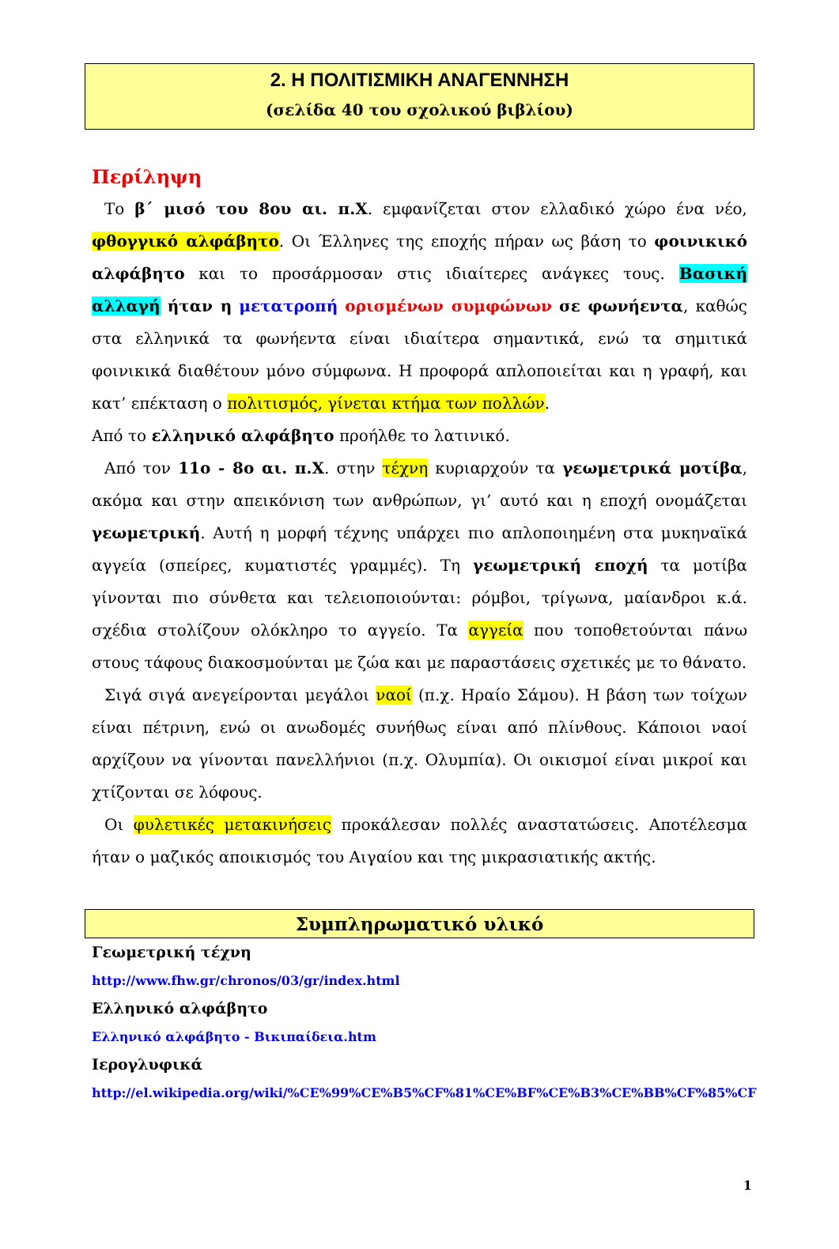2. Η ΠΟΛΙΤΙΣΜΙΚΗ ΑΝΑΓΕΝΝΗΣΗ
(σελίδα 40 του σχολικού βιβλίου)
Περίληψη
Το β΄ μισό του 8ου αι. π.Χ. εμφανίζεται στον ελλαδικό χώρο ένα νέο, φθογγικό αλφάβητο. Οι Έλληνες της εποχής πήραν ως βάση το φοινικικό αλφάβητο και το προσάρμοσαν στις ιδιαίτερες ανάγκες τους. Βασική αλλαγή ήταν η μετατροπή ορισμένων συμφώνων σε φωνήεντα, καθώς στα ελληνικά τα φωνήεντα είναι ιδιαίτερα σημαντικά, ενώ τα σημιτικά φοινικικά διαθέτουν μόνο σύμφωνα. Η προφορά απλοποιείται και η γραφή, και κατ’ επέκταση ο πολιτισμός, γίνεται κτήμα των πολλών.
Από το ελληνικό αλφάβητο προήλθε το λατινικό.
Από τον 11ο - 8ο αι. π.Χ. στην τέχνη κυριαρχούν τα γεωμετρικά μοτίβα, ακόμα και στην απεικόνιση των ανθρώπων, γι’ αυτό και η εποχή ονομάζεται γεωμετρική. Αυτή η μορφή τέχνης υπάρχει πιο απλοποιημένη στα μυκηναϊκά αγγεία (σπείρες, κυματιστές γραμμές). Τη γεωμετρική εποχή τα μοτίβα γίνονται πιο σύνθετα και τελειοποιούνται: ρόμβοι, τρίγωνα, μαίανδροι κ.ά. σχέδια στολίζουν ολόκληρο το αγγείο. Τα αγγεία που τοποθετούνται πάνω στους τάφους διακοσμούνται με ζώα και με παραστάσεις σχετικές με το θάνατο.
Σιγά σιγά ανεγείρονται μεγάλοι ναοί (π.χ. Ηραίο Σάμου). Η βάση των τοίχων είναι πέτρινη, ενώ οι ανωδομές συνήθως είναι από πλίνθους. Κάποιοι ναοί αρχίζουν να γίνονται πανελλήνιοι (π.χ. Ολυμπία). Οι οικισμοί είναι μικροί και χτίζονται σε λόφους.
Οι φυλετικές μετακινήσεις προκάλεσαν πολλές αναστατώσεις. Αποτέλεσμα ήταν ο μαζικός αποικισμός του Αιγαίου και της μικρασιατικής ακτής.
Συμπληρωματικό υλικό
Γεωμετρική τέχνη
http://www.fhw.gr/chronos/03/gr/index.html
Ελληνικό αλφάβητο
Ελληνικό αλφάβητο - Βικιπαίδεια.htm
Ιερογλυφικά
http://el.wikipedia.org/wiki/%CE%99%CE%B5%CF%81%CE%BF%CE%B3%CE%BB%CF%85%CF
1